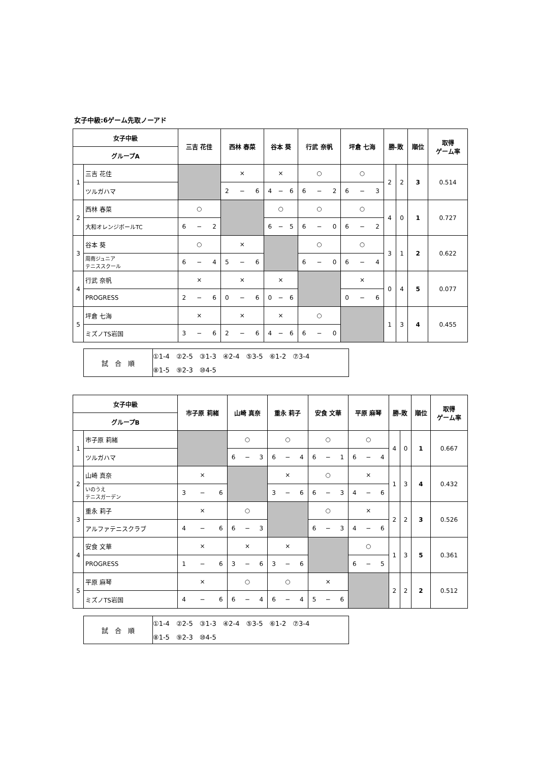女子中級:6ゲーム先取ノーアド
| 女子中級 | | 三吉 花佳 | 西林 春菜 | 谷本 葵 | 行武 奈帆 | 坪倉 七海 | 勝-敗 | | 順位 | 取得 ゲーム率 |
| --- | --- | --- | --- | --- | --- | --- | --- | --- | --- | --- |
| グループA | | | | | | | | | | |
| 1 | 三吉 花佳 | | × | × | ○ | ○ | 2 | 2 | 3 | 0.514 |
| | ツルガハマ | | 2 − 6 | 4 − 6 | 6 − 2 | 6 − 3 | | | | |
| 2 | 西林 春菜 | ○ | | ○ | ○ | ○ | 4 | 0 | 1 | 0.727 |
| | 大和オレンジボールTC | 6 − 2 | | 6 − 5 | 6 − 0 | 6 − 2 | | | | |
| 3 | 谷本 葵 | ○ | × | | ○ | ○ | 3 | 1 | 2 | 0.622 |
| | 周南ジュニア テニススクール | 6 − 4 | 5 − 6 | | 6 − 0 | 6 − 4 | | | | |
| 4 | 行武 奈帆 | × | × | × | | × | 0 | 4 | 5 | 0.077 |
| | PROGRESS | 2 − 6 | 0 − 6 | 0 − 6 | | 0 − 6 | | | | |
| 5 | 坪倉 七海 | × | × | × | ○ | | 1 | 3 | 4 | 0.455 |
| | ミズノTS岩国 | 3 − 6 | 2 − 6 | 4 − 6 | 6 − 0 | | | | | |
| 試 合 順 | ①1-4 ②2-5 ③1-3 ④2-4 ⑤3-5 ⑥1-2 ⑦3-4 |
| | ⑧1-5 ⑨2-3 ⑩4-5 |
| 女子中級 | | 市子原 莉緒 | 山崎 真奈 | 重永 莉子 | 安食 文華 | 平原 麻琴 | 勝-敗 | | 順位 | 取得 ゲーム率 |
| --- | --- | --- | --- | --- | --- | --- | --- | --- | --- | --- |
| グループB | | | | | | | | | | |
| 1 | 市子原 莉緒 | | ○ | ○ | ○ | ○ | 4 | 0 | 1 | 0.667 |
| | ツルガハマ | | 6 − 3 | 6 − 4 | 6 − 1 | 6 − 4 | | | | |
| 2 | 山崎 真奈 | × | | × | ○ | × | 1 | 3 | 4 | 0.432 |
| | いのうえ テニスガーデン | 3 − 6 | | 3 − 6 | 6 − 3 | 4 − 6 | | | | |
| 3 | 重永 莉子 | × | ○ | | ○ | × | 2 | 2 | 3 | 0.526 |
| | アルファテニスクラブ | 4 − 6 | 6 − 3 | | 6 − 3 | 4 − 6 | | | | |
| 4 | 安食 文華 | × | × | × | | ○ | 1 | 3 | 5 | 0.361 |
| | PROGRESS | 1 − 6 | 3 − 6 | 3 − 6 | | 6 − 5 | | | | |
| 5 | 平原 麻琴 | × | ○ | ○ | × | | 2 | 2 | 2 | 0.512 |
| | ミズノTS岩国 | 4 − 6 | 6 − 4 | 6 − 4 | 5 − 6 | | | | | |
| 試 合 順 | ①1-4 ②2-5 ③1-3 ④2-4 ⑤3-5 ⑥1-2 ⑦3-4 |
| | ⑧1-5 ⑨2-3 ⑩4-5 |